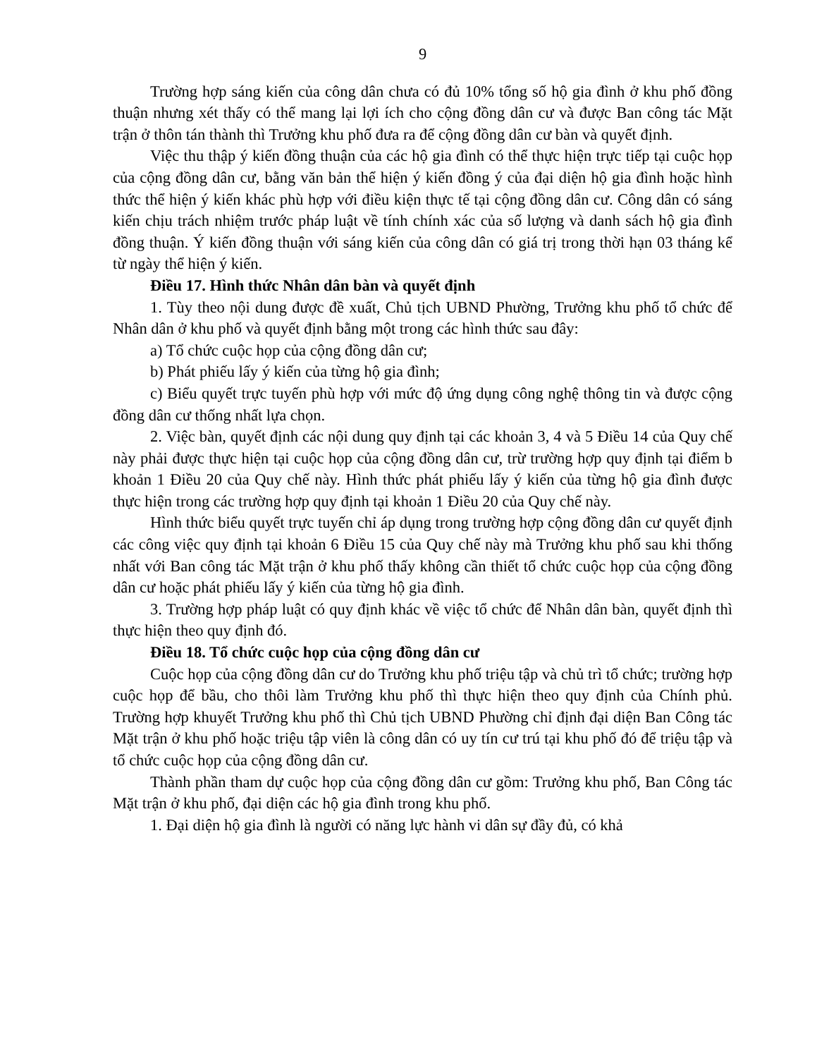9
Trường hợp sáng kiến của công dân chưa có đủ 10% tổng số hộ gia đình ở khu phố đồng thuận nhưng xét thấy có thể mang lại lợi ích cho cộng đồng dân cư và được Ban công tác Mặt trận ở thôn tán thành thì Trưởng khu phố đưa ra để cộng đồng dân cư bàn và quyết định.
Việc thu thập ý kiến đồng thuận của các hộ gia đình có thể thực hiện trực tiếp tại cuộc họp của cộng đồng dân cư, bằng văn bản thể hiện ý kiến đồng ý của đại diện hộ gia đình hoặc hình thức thể hiện ý kiến khác phù hợp với điều kiện thực tế tại cộng đồng dân cư. Công dân có sáng kiến chịu trách nhiệm trước pháp luật về tính chính xác của số lượng và danh sách hộ gia đình đồng thuận. Ý kiến đồng thuận với sáng kiến của công dân có giá trị trong thời hạn 03 tháng kể từ ngày thể hiện ý kiến.
Điều 17. Hình thức Nhân dân bàn và quyết định
1. Tùy theo nội dung được đề xuất, Chủ tịch UBND Phường, Trưởng khu phố tổ chức để Nhân dân ở khu phố và quyết định bằng một trong các hình thức sau đây:
a) Tổ chức cuộc họp của cộng đồng dân cư;
b) Phát phiếu lấy ý kiến của từng hộ gia đình;
c) Biểu quyết trực tuyến phù hợp với mức độ ứng dụng công nghệ thông tin và được cộng đồng dân cư thống nhất lựa chọn.
2. Việc bàn, quyết định các nội dung quy định tại các khoản 3, 4 và 5 Điều 14 của Quy chế này phải được thực hiện tại cuộc họp của cộng đồng dân cư, trừ trường hợp quy định tại điểm b khoản 1 Điều 20 của Quy chế này. Hình thức phát phiếu lấy ý kiến của từng hộ gia đình được thực hiện trong các trường hợp quy định tại khoản 1 Điều 20 của Quy chế này.
Hình thức biểu quyết trực tuyến chỉ áp dụng trong trường hợp cộng đồng dân cư quyết định các công việc quy định tại khoản 6 Điều 15 của Quy chế này mà Trưởng khu phố sau khi thống nhất với Ban công tác Mặt trận ở khu phố thấy không cần thiết tổ chức cuộc họp của cộng đồng dân cư hoặc phát phiếu lấy ý kiến của từng hộ gia đình.
3. Trường hợp pháp luật có quy định khác về việc tổ chức để Nhân dân bàn, quyết định thì thực hiện theo quy định đó.
Điều 18. Tổ chức cuộc họp của cộng đồng dân cư
Cuộc họp của cộng đồng dân cư do Trưởng khu phố triệu tập và chủ trì tổ chức; trường hợp cuộc họp để bầu, cho thôi làm Trưởng khu phố thì thực hiện theo quy định của Chính phủ. Trường hợp khuyết Trưởng khu phố thì Chủ tịch UBND Phường chỉ định đại diện Ban Công tác Mặt trận ở khu phố hoặc triệu tập viên là công dân có uy tín cư trú tại khu phố đó để triệu tập và tổ chức cuộc họp của cộng đồng dân cư.
Thành phần tham dự cuộc họp của cộng đồng dân cư gồm: Trưởng khu phố, Ban Công tác Mặt trận ở khu phố, đại diện các hộ gia đình trong khu phố.
1. Đại diện hộ gia đình là người có năng lực hành vi dân sự đầy đủ, có khả